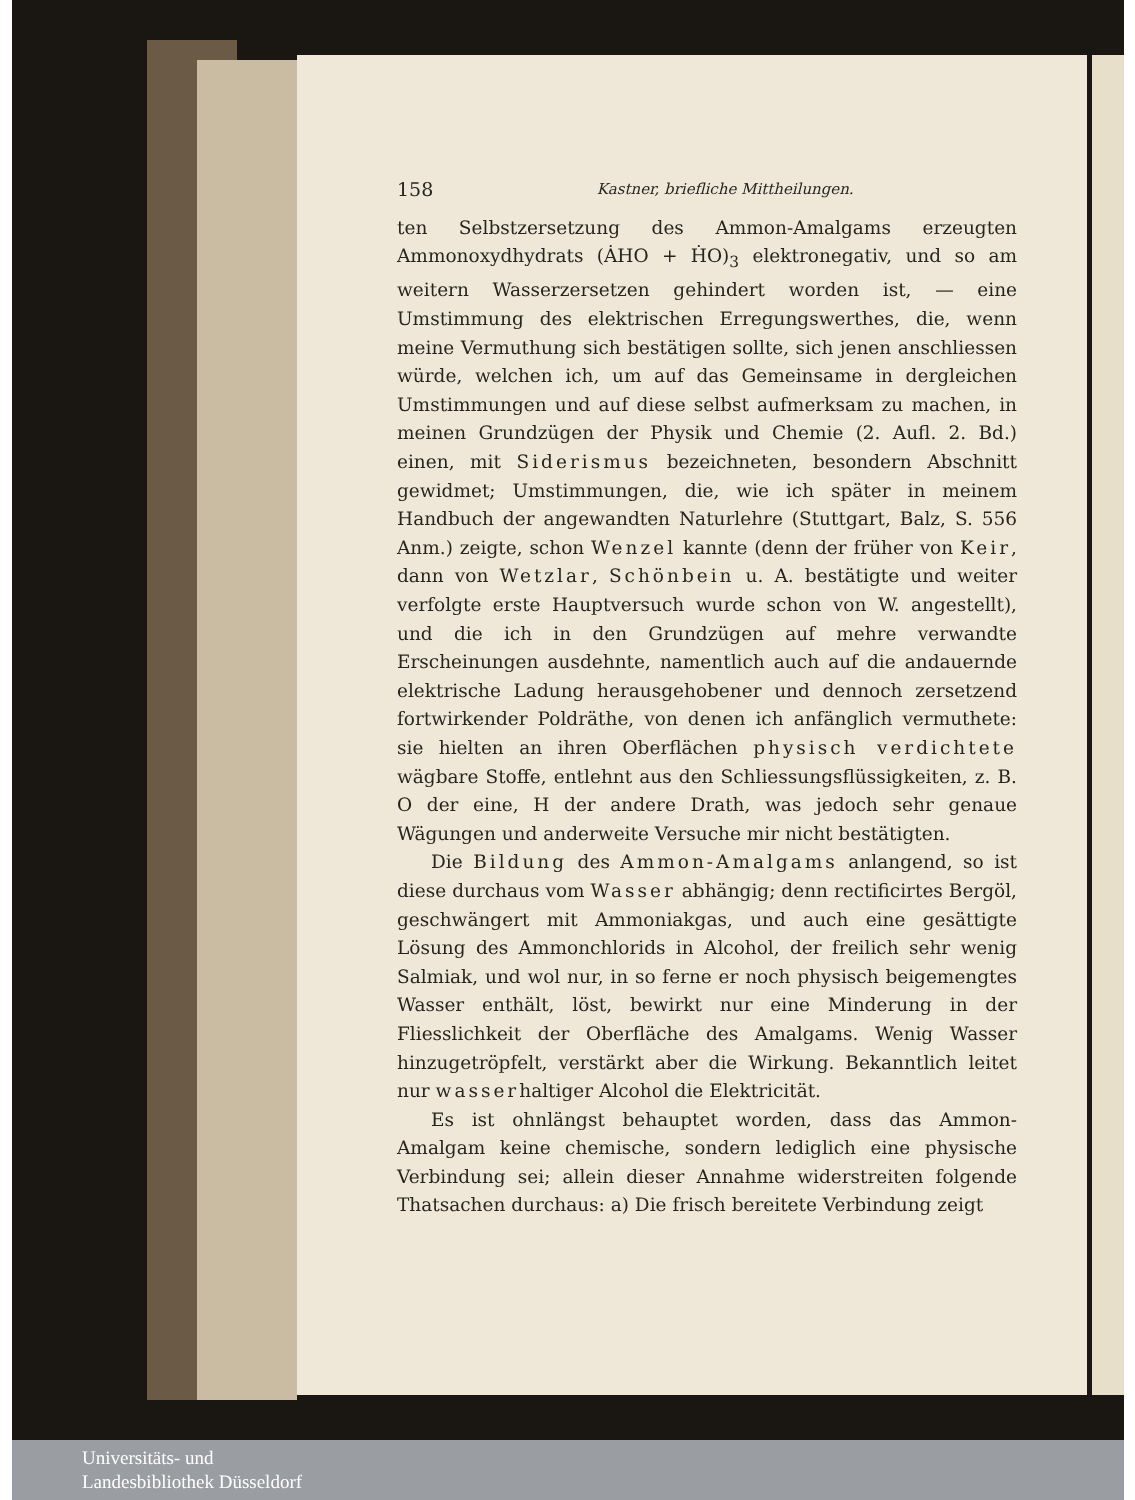158 Kastner, briefliche Mittheilungen.
ten Selbstzersetzung des Ammon-Amalgams erzeugten Ammonoxydhydrats (ȦHO + ḢO)<sub>3</sub> elektronegativ, und so am weitern Wasserzersetzen gehindert worden ist, — eine Umstimmung des elektrischen Erregungswerthes, die, wenn meine Vermuthung sich bestätigen sollte, sich jenen anschliessen würde, welchen ich, um auf das Gemeinsame in dergleichen Umstimmungen und auf diese selbst aufmerksam zu machen, in meinen Grundzügen der Physik und Chemie (2. Aufl. 2. Bd.) einen, mit Siderismus bezeichneten, besondern Abschnitt gewidmet; Umstimmungen, die, wie ich später in meinem Handbuch der angewandten Naturlehre (Stuttgart, Balz, S. 556 Anm.) zeigte, schon Wenzel kannte (denn der früher von Keir, dann von Wetzlar, Schönbein u. A. bestätigte und weiter verfolgte erste Hauptversuch wurde schon von W. angestellt), und die ich in den Grundzügen auf mehre verwandte Erscheinungen ausdehnte, namentlich auch auf die andauernde elektrische Ladung herausgehobener und dennoch zersetzend fortwirkender Poldräthe, von denen ich anfänglich vermuthete: sie hielten an ihren Oberflächen physisch verdichtete wägbare Stoffe, entlehnt aus den Schliessungsflüssigkeiten, z. B. O der eine, H der andere Drath, was jedoch sehr genaue Wägungen und anderweite Versuche mir nicht bestätigten.
Die Bildung des Ammon-Amalgams anlangend, so ist diese durchaus vom Wasser abhängig; denn rectificirtes Bergöl, geschwängert mit Ammoniakgas, und auch eine gesättigte Lösung des Ammonchlorids in Alcohol, der freilich sehr wenig Salmiak, und wol nur, in so ferne er noch physisch beigemengtes Wasser enthält, löst, bewirkt nur eine Minderung in der Fliesslichkeit der Oberfläche des Amalgams. Wenig Wasser hinzugetröpfelt, verstärkt aber die Wirkung. Bekanntlich leitet nur wasserhaltiger Alcohol die Elektricität.
Es ist ohnlängst behauptet worden, dass das Ammon-Amalgam keine chemische, sondern lediglich eine physische Verbindung sei; allein dieser Annahme widerstreiten folgende Thatsachen durchaus: a) Die frisch bereitete Verbindung zeigt
Universitäts- und
Landesbibliothek Düsseldorf